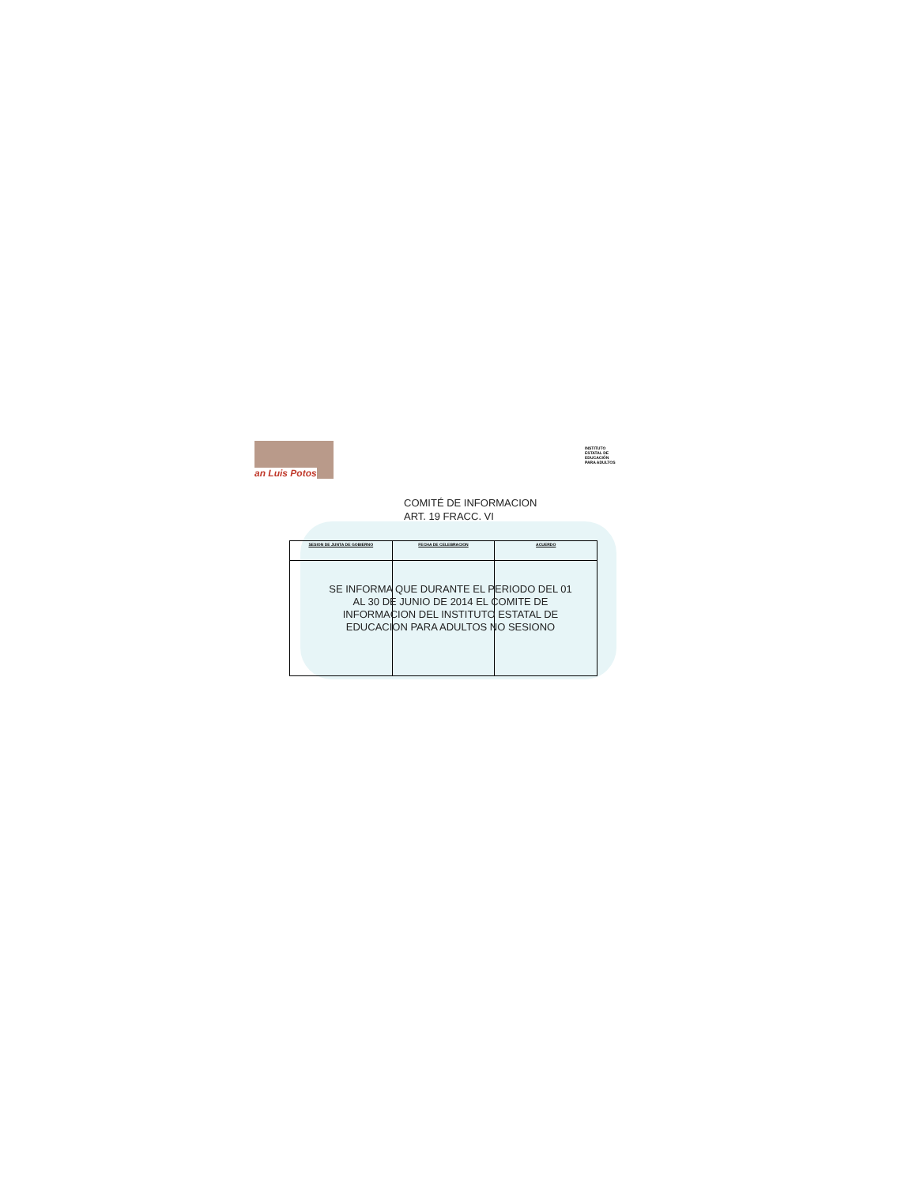an Luis Potos
INSTITUTO
ESTATAL DE
EDUCACIÓN
PARA ADULTOS
COMITÉ DE INFORMACION
ART. 19 FRACC. VI
| SESION DE JUNTA DE GOBIERNO | FECHA DE CELEBRACION | ACUERDO |
| --- | --- | --- |
SE INFORMA QUE DURANTE EL PERIODO DEL 01 AL 30 DE JUNIO DE 2014 EL COMITE DE INFORMACION DEL INSTITUTO ESTATAL DE EDUCACION PARA ADULTOS NO SESIONO